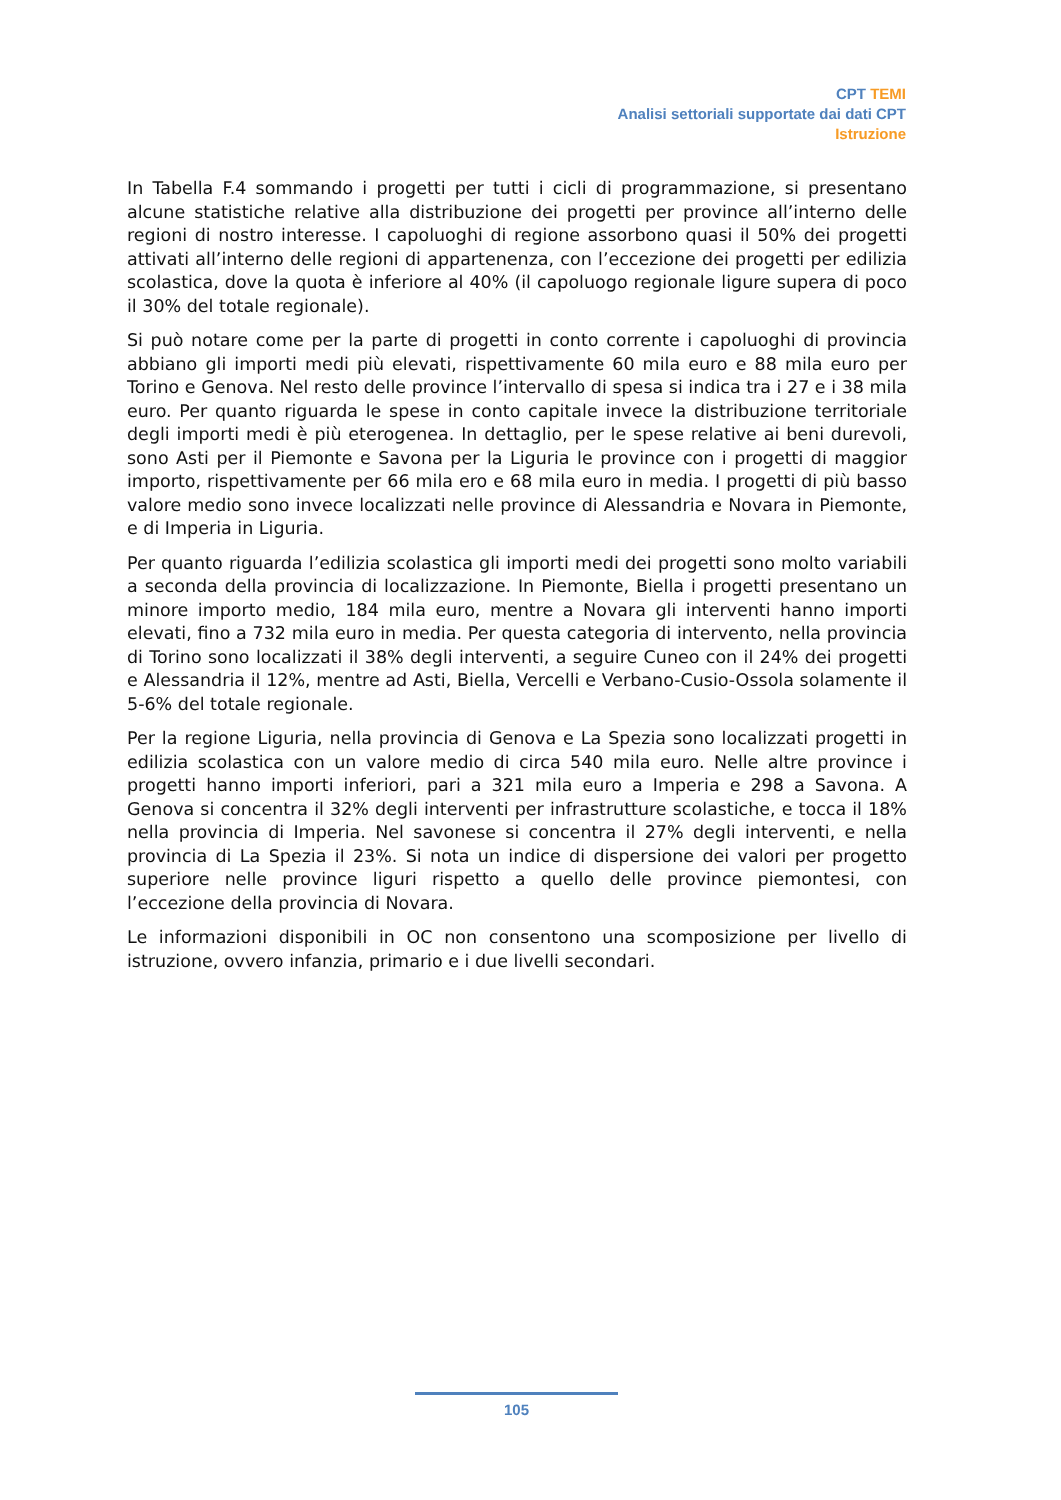CPT TEMI
Analisi settoriali supportate dai dati CPT
Istruzione
In Tabella F.4 sommando i progetti per tutti i cicli di programmazione, si presentano alcune statistiche relative alla distribuzione dei progetti per province all’interno delle regioni di nostro interesse. I capoluoghi di regione assorbono quasi il 50% dei progetti attivati all’interno delle regioni di appartenenza, con l’eccezione dei progetti per edilizia scolastica, dove la quota è inferiore al 40% (il capoluogo regionale ligure supera di poco il 30% del totale regionale).
Si può notare come per la parte di progetti in conto corrente i capoluoghi di provincia abbiano gli importi medi più elevati, rispettivamente 60 mila euro e 88 mila euro per Torino e Genova. Nel resto delle province l’intervallo di spesa si indica tra i 27 e i 38 mila euro. Per quanto riguarda le spese in conto capitale invece la distribuzione territoriale degli importi medi è più eterogenea. In dettaglio, per le spese relative ai beni durevoli, sono Asti per il Piemonte e Savona per la Liguria le province con i progetti di maggior importo, rispettivamente per 66 mila ero e 68 mila euro in media. I progetti di più basso valore medio sono invece localizzati nelle province di Alessandria e Novara in Piemonte, e di Imperia in Liguria.
Per quanto riguarda l’edilizia scolastica gli importi medi dei progetti sono molto variabili a seconda della provincia di localizzazione. In Piemonte, Biella i progetti presentano un minore importo medio, 184 mila euro, mentre a Novara gli interventi hanno importi elevati, fino a 732 mila euro in media. Per questa categoria di intervento, nella provincia di Torino sono localizzati il 38% degli interventi, a seguire Cuneo con il 24% dei progetti e Alessandria il 12%, mentre ad Asti, Biella, Vercelli e Verbano-Cusio-Ossola solamente il 5-6% del totale regionale.
Per la regione Liguria, nella provincia di Genova e La Spezia sono localizzati progetti in edilizia scolastica con un valore medio di circa 540 mila euro. Nelle altre province i progetti hanno importi inferiori, pari a 321 mila euro a Imperia e 298 a Savona. A Genova si concentra il 32% degli interventi per infrastrutture scolastiche, e tocca il 18% nella provincia di Imperia. Nel savonese si concentra il 27% degli interventi, e nella provincia di La Spezia il 23%. Si nota un indice di dispersione dei valori per progetto superiore nelle province liguri rispetto a quello delle province piemontesi, con l’eccezione della provincia di Novara.
Le informazioni disponibili in OC non consentono una scomposizione per livello di istruzione, ovvero infanzia, primario e i due livelli secondari.
105